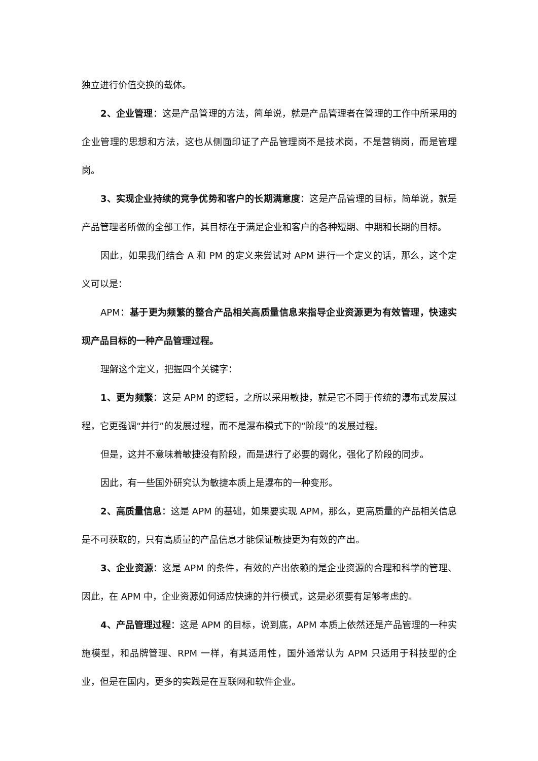独立进行价值交换的载体。
2、企业管理：这是产品管理的方法，简单说，就是产品管理者在管理的工作中所采用的企业管理的思想和方法，这也从侧面印证了产品管理岗不是技术岗，不是营销岗，而是管理岗。
3、实现企业持续的竞争优势和客户的长期满意度：这是产品管理的目标，简单说，就是产品管理者所做的全部工作，其目标在于满足企业和客户的各种短期、中期和长期的目标。
因此，如果我们结合 A 和 PM 的定义来尝试对 APM 进行一个定义的话，那么，这个定义可以是：
APM：基于更为频繁的整合产品相关高质量信息来指导企业资源更为有效管理，快速实现产品目标的一种产品管理过程。
理解这个定义，把握四个关键字：
1、更为频繁：这是 APM 的逻辑，之所以采用敏捷，就是它不同于传统的瀑布式发展过程，它更强调“并行”的发展过程，而不是瀑布模式下的“阶段”的发展过程。
但是，这并不意味着敏捷没有阶段，而是进行了必要的弱化，强化了阶段的同步。
因此，有一些国外研究认为敏捷本质上是瀑布的一种变形。
2、高质量信息：这是 APM 的基础，如果要实现 APM，那么，更高质量的产品相关信息是不可获取的，只有高质量的产品信息才能保证敏捷更为有效的产出。
3、企业资源：这是 APM 的条件，有效的产出依赖的是企业资源的合理和科学的管理、因此，在 APM 中，企业资源如何适应快速的并行模式，这是必须要有足够考虑的。
4、产品管理过程：这是 APM 的目标，说到底，APM 本质上依然还是产品管理的一种实施模型，和品牌管理、RPM 一样，有其适用性，国外通常认为 APM 只适用于科技型的企业，但是在国内，更多的实践是在互联网和软件企业。